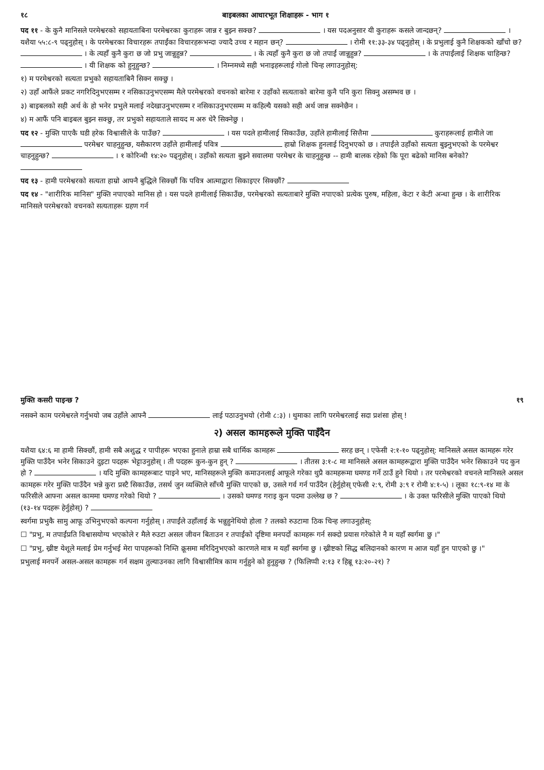१८ बाइबलका आधारभूत शिक्षाहरू - भाग १
पद ११ - के कुनै मानिसले परमेश्वरको सहायताबिना परमेश्वरका कुराहरू जान्न र बुझ्न सक्छ? । यस पदअनुसार यी कुराहरू कसले जान्दछन्? । यशैया ५५:८-९ पढ्नुहोस् । के परमेश्वरका विचारहरू तपाईंका विचारहरूभन्दा ज्यादै उच्च र महान छन्? । रोमी ११:३३-३४ पढ्नुहोस् । के प्रभुलाई कुनै शिक्षकको खाँचो छ? । के त्यहाँ कुनै कुरा छ जो प्रभु जान्नुहुन्न? । के त्यहाँ कुनै कुरा छ जो तपाईं जान्नुहुन्न? । के तपाईंलाई शिक्षक चाहिन्छ? । यी शिक्षक को हुनुहुन्छ? । निम्नमध्ये सही भनाइहरूलाई गोलो चिन्ह लगाउनुहोस्:
१) म परमेश्वरको सत्यता प्रभुको सहायताबिनै सिक्न सक्छु ।
२) उहाँ आफैंले प्रकट नगरिदिनुभएसम्म र नसिकाउनुभएसम्म मैले परमेश्वरको वचनको बारेमा र उहाँको सत्यताको बारेमा कुनै पनि कुरा सिक्नु असम्भव छ ।
३) बाइबलको सही अर्थ के हो भनेर प्रभुले मलाई नदेखाउनुभएसम्म र नसिकाउनुभएसम्म म कहिल्यै यसको सही अर्थ जान्न सक्नेछैन ।
४) म आफैं पनि बाइबल बुझ्न सक्छु, तर प्रभुको सहायताले सायद म अरु धेरै सिक्नेछु ।
पद १२ - मुक्ति पाएकै घडी हरेक विश्वासीले के पाउँछ? । यस पदले हामीलाई सिकाउँछ, उहाँले हामीलाई सित्तैमा कुराहरूलाई हामीले जा परमेश्वर चाहनुहुन्छ, यसैकारण उहाँले हामीलाई पवित्र हाम्रो शिक्षक हुनलाई दिनुभएको छ । तपाईंले उहाँको सत्यता बुझ्नुभएको के परमेश्वर चाहनुहुन्छ? । १ कोरिन्थी १४:२० पढ्नुहोस् । उहाँको सत्यता बुझ्ने सवालमा परमेश्वर के चाहनुहुन्छ -- हामी बालक रहेको कि पूरा बढेको मानिस बनेको?
पद १३ - हामी परमेश्वरको सत्यता हाम्रो आफ्नै बुद्धिले सिक्छौं कि पवित्र आत्माद्वारा सिकाइएर सिक्छौं?
पद १४ - "शारीरिक मानिस" मुक्ति नपाएको मानिस हो । यस पदले हामीलाई सिकाउँछ, परमेश्वरको सत्यताबारे मुक्ति नपाएको प्रत्येक पुरुष, महिला, केटा र केटी अन्धा हुन्छ । के शारीरिक मानिसले परमेश्वरको वचनको सत्यताहरू ग्रहण गर्न
मुक्ति कसरी पाइन्छ ? १९
नसक्ने काम परमेश्वरले गर्नुभयो जब उहाँले आफ्नै लाई पठाउनुभयो (रोमी ८:३) । थुमाका लागि परमेश्वरलाई सदा प्रशंसा होस् !
२) असल कामहरूले मुक्ति पाइँदैन
यशैया ६४:६ मा हामी सिक्छौं, हामी सबै अशुद्ध र पापीहरू भएका हुनाले हाम्रा सबै धार्मिक कामहरू सरह छन् । एफेसी २:१-१० पढ्नुहोस्: मानिसले असल कामहरू गरेर मुक्ति पाउँदैन भनेर सिकाउने दुइटा पदहरू भेट्टाउनुहोस् । ती पदहरू कुन-कुन हुन् ? । तीतस ३:१-८ मा मानिसले असल कामहरूद्वारा मुक्ति पाउँदैन भनेर सिकाउने पद कुन हो ? । यदि मुक्ति कामहरूबाट पाइने भए, मानिसहरूले मुक्ति कमाउनलाई आफूले गरेका थुप्रै कामहरूमा घमण्ड गर्ने ठाउँ हुने थियो । तर परमेश्वरको वचनले मानिसले असल कामहरू गरेर मुक्ति पाउँदैन भन्ने कुरा प्रस्टै सिकाउँछ, तसर्थ जुन व्यक्तिले साँच्चै मुक्ति पाएको छ, उसले गर्व गर्न पाउँदैन (हेर्नुहोस् एफेसी २:९, रोमी ३:९ र रोमी ४:१-५) । लूका १८:९-१४ मा के फरिसीले आफ्ना असल काममा घमण्ड गरेको थियो ? । उसको घमण्ड गराइ कुन पदमा उल्लेख छ ? । के उक्त फरिसीले मुक्ति पाएको थियो (१३-१४ पदहरू हेर्नुहोस्) ?
स्वर्गमा प्रभुकै सामु आफू उभिनुभएको कल्पना गर्नुहोस् । तपाईंले उहाँलाई के भन्नुहुनेथियो होला ? तलको रुउटामा ठिक चिन्ह लगाउनुहोस्:
☐ "प्रभु, म तपाईंप्रति विश्वासयोग्य भएकोले र मैले रुउटा असल जीवन बिताउन र तपाईंको दृष्टिमा मनपर्दो कामहरू गर्न सक्दो प्रयास गरेकोले नै म यहाँ स्वर्गमा छु ।"
☐ "प्रभु, ख्रीष्ट येशूले मलाई प्रेम गर्नुभई मेरा पापहरूको निम्ति क्रूसमा मरिदिनुभएको कारणले मात्र म यहाँ स्वर्गमा छु । ख्रीष्टको सिद्ध बलिदानको कारण म आज यहाँ हुन पाएको छु ।"
प्रभुलाई मनपर्ने असल-असल कामहरू गर्न सक्षम तुल्याउनका लागि विश्वासीमित्र काम गर्नुहुने को हुनुहुन्छ ? (फिलिप्पी २:१३ र हिब्रू १३:२०-२१) ?